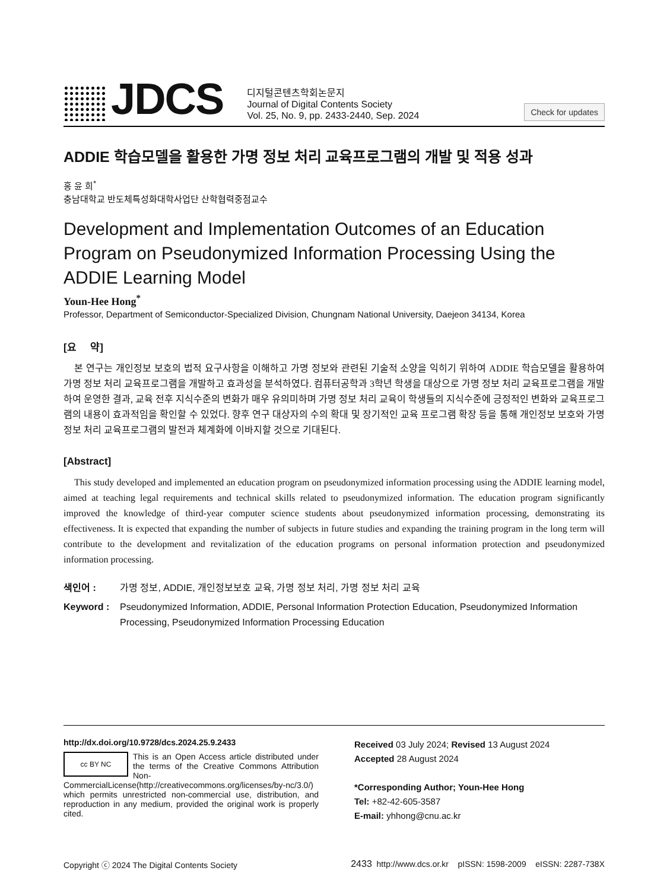JDCS
디지털콘텐츠학회논문지
Journal of Digital Contents Society
Vol. 25, No. 9, pp. 2433-2440, Sep. 2024
Check for updates
ADDIE 학습모델을 활용한 가명 정보 처리 교육프로그램의 개발 및 적용 성과
홍 윤 희<sup>*</sup>
충남대학교 반도체특성화대학사업단 산학협력중점교수
Development and Implementation Outcomes of an Education Program on Pseudonymized Information Processing Using the ADDIE Learning Model
Youn-Hee Hong<sup>*</sup>
Professor, Department of Semiconductor-Specialized Division, Chungnam National University, Daejeon 34134, Korea
[요 약]
본 연구는 개인정보 보호의 법적 요구사항을 이해하고 가명 정보와 관련된 기술적 소양을 익히기 위하여 ADDIE 학습모델을 활용하여 가명 정보 처리 교육프로그램을 개발하고 효과성을 분석하였다. 컴퓨터공학과 3학년 학생을 대상으로 가명 정보 처리 교육프로그램을 개발하여 운영한 결과, 교육 전후 지식수준의 변화가 매우 유의미하며 가명 정보 처리 교육이 학생들의 지식수준에 긍정적인 변화와 교육프로그램의 내용이 효과적임을 확인할 수 있었다. 향후 연구 대상자의 수의 확대 및 장기적인 교육 프로그램 확장 등을 통해 개인정보 보호와 가명 정보 처리 교육프로그램의 발전과 체계화에 이바지할 것으로 기대된다.
[Abstract]
This study developed and implemented an education program on pseudonymized information processing using the ADDIE learning model, aimed at teaching legal requirements and technical skills related to pseudonymized information. The education program significantly improved the knowledge of third-year computer science students about pseudonymized information processing, demonstrating its effectiveness. It is expected that expanding the number of subjects in future studies and expanding the training program in the long term will contribute to the development and revitalization of the education programs on personal information protection and pseudonymized information processing.
색인어 : 가명 정보, ADDIE, 개인정보보호 교육, 가명 정보 처리, 가명 정보 처리 교육
Keyword : Pseudonymized Information, ADDIE, Personal Information Protection Education, Pseudonymized Information Processing, Pseudonymized Information Processing Education
http://dx.doi.org/10.9728/dcs.2024.25.9.2433
cc BY NC
This is an Open Access article distributed under the terms of the Creative Commons Attribution Non-CommercialLicense(http://creativecommons.org/licenses/by-nc/3.0/) which permits unrestricted non-commercial use, distribution, and reproduction in any medium, provided the original work is properly cited.
Received 03 July 2024; Revised 13 August 2024
Accepted 28 August 2024
*Corresponding Author; Youn-Hee Hong
Tel: +82-42-605-3587
E-mail: yhhong@cnu.ac.kr
Copyright ⓒ 2024 The Digital Contents Society 2433 http://www.dcs.or.kr pISSN: 1598-2009 eISSN: 2287-738X